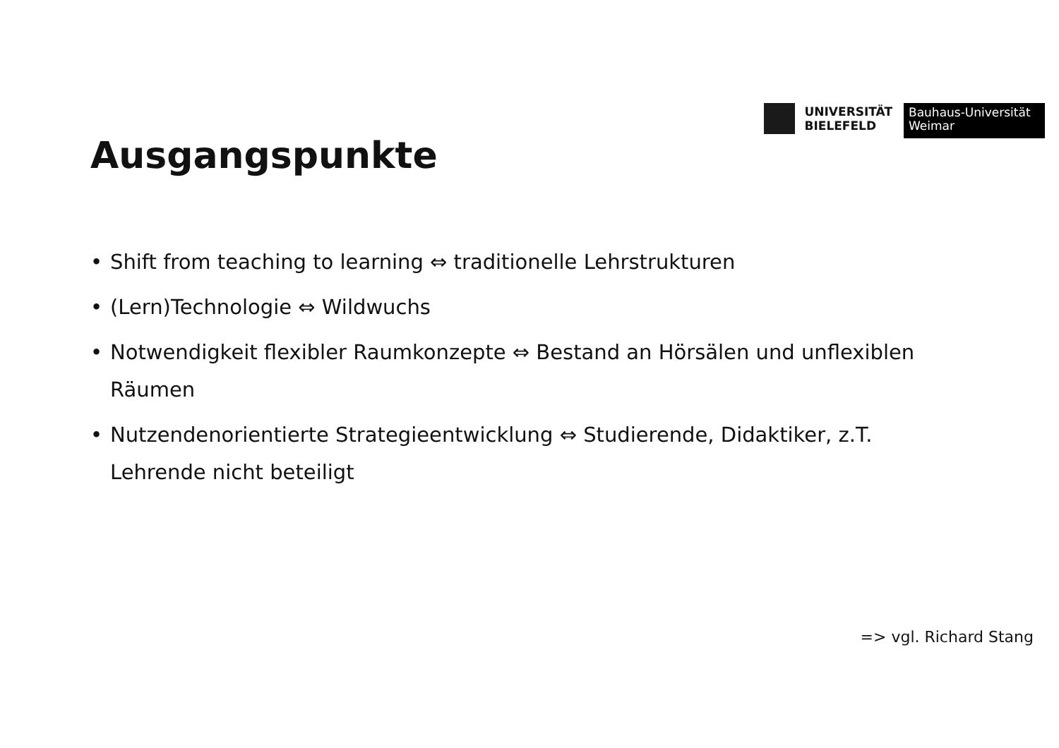UNIVERSITÄT
BIELEFELD
Bauhaus-Universität
Weimar
Ausgangspunkte
• Shift from teaching to learning ⇔ traditionelle Lehrstrukturen
• (Lern)Technologie ⇔ Wildwuchs
• Notwendigkeit flexibler Raumkonzepte ⇔ Bestand an Hörsälen und unflexiblen Räumen
• Nutzendenorientierte Strategieentwicklung ⇔ Studierende, Didaktiker, z.T. Lehrende nicht beteiligt
=> vgl. Richard Stang